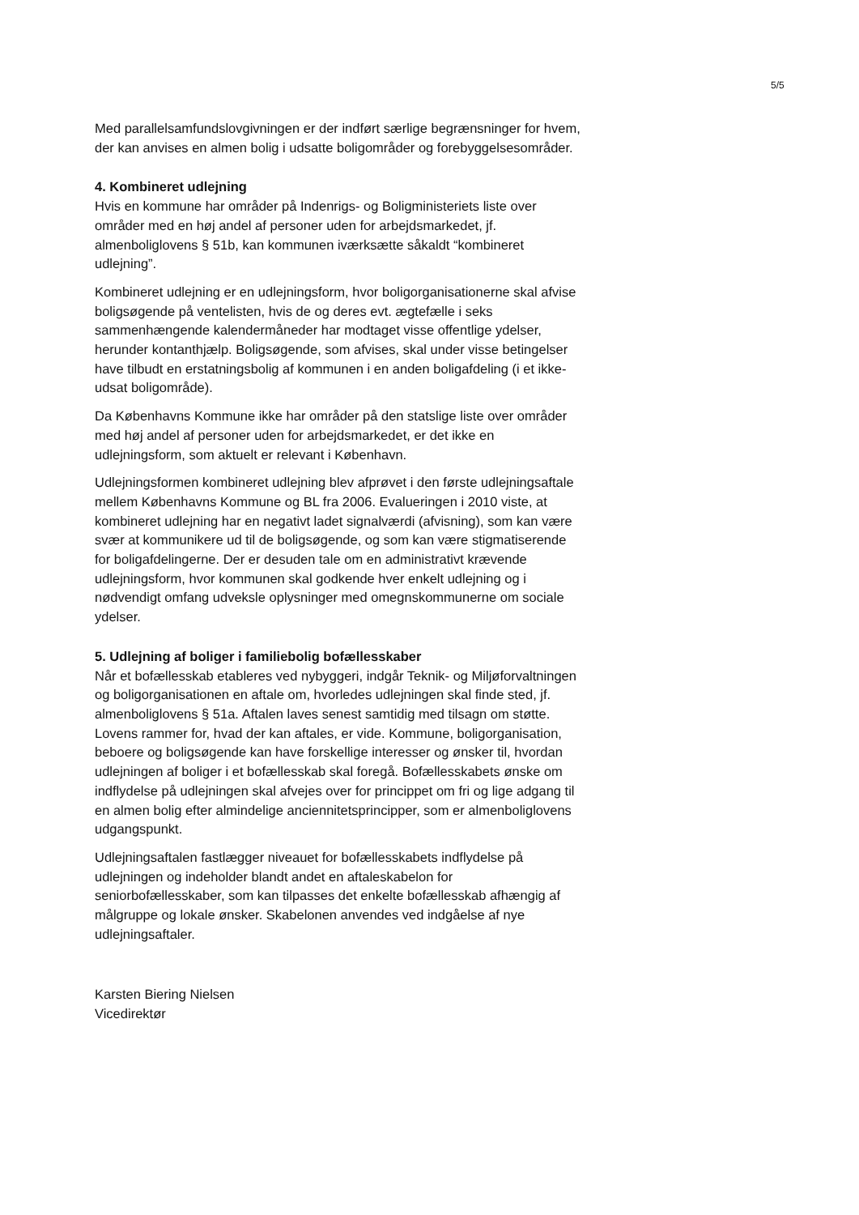5/5
Med parallelsamfundslovgivningen er der indført særlige begrænsninger for hvem, der kan anvises en almen bolig i udsatte boligområder og forebyggelsesområder.
4. Kombineret udlejning
Hvis en kommune har områder på Indenrigs- og Boligministeriets liste over områder med en høj andel af personer uden for arbejdsmarkedet, jf. almenboliglovens § 51b, kan kommunen iværksætte såkaldt “kombineret udlejning”.
Kombineret udlejning er en udlejningsform, hvor boligorganisationerne skal afvise boligsøgende på ventelisten, hvis de og deres evt. ægtefælle i seks sammenhængende kalendermåneder har modtaget visse offentlige ydelser, herunder kontanthjælp. Boligsøgende, som afvises, skal under visse betingelser have tilbudt en erstatningsbolig af kommunen i en anden boligafdeling (i et ikke-udsat boligområde).
Da Københavns Kommune ikke har områder på den statslige liste over områder med høj andel af personer uden for arbejdsmarkedet, er det ikke en udlejningsform, som aktuelt er relevant i København.
Udlejningsformen kombineret udlejning blev afprøvet i den første udlejningsaftale mellem Københavns Kommune og BL fra 2006. Evalueringen i 2010 viste, at kombineret udlejning har en negativt ladet signalværdi (afvisning), som kan være svær at kommunikere ud til de boligsøgende, og som kan være stigmatiserende for boligafdelingerne. Der er desuden tale om en administrativt krævende udlejningsform, hvor kommunen skal godkende hver enkelt udlejning og i nødvendigt omfang udveksle oplysninger med omegnskommunerne om sociale ydelser.
5. Udlejning af boliger i familiebolig bofællesskaber
Når et bofællesskab etableres ved nybyggeri, indgår Teknik- og Miljøforvaltningen og boligorganisationen en aftale om, hvorledes udlejningen skal finde sted, jf. almenboliglovens § 51a. Aftalen laves senest samtidig med tilsagn om støtte. Lovens rammer for, hvad der kan aftales, er vide. Kommune, boligorganisation, beboere og boligsøgende kan have forskellige interesser og ønsker til, hvordan udlejningen af boliger i et bofællesskab skal foregå. Bofællesskabets ønske om indflydelse på udlejningen skal afvejes over for princippet om fri og lige adgang til en almen bolig efter almindelige anciennitetsprincipper, som er almenboliglovens udgangspunkt.
Udlejningsaftalen fastlægger niveauet for bofællesskabets indflydelse på udlejningen og indeholder blandt andet en aftaleskabelon for seniorbofællesskaber, som kan tilpasses det enkelte bofællesskab afhængig af målgruppe og lokale ønsker. Skabelonen anvendes ved indgåelse af nye udlejningsaftaler.
Karsten Biering Nielsen
Vicedirektør